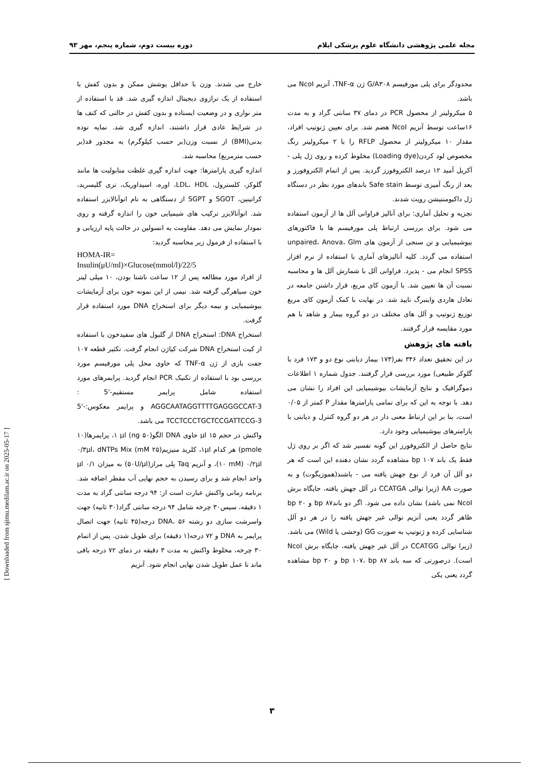مجله علمی پژوهشی دانشگاه علوم پزشکی ایلام دوره بیست دوم، شماره پنجم، مهر ۹۳
خارج می شدند. وزن با حداقل پوشش ممکن و بدون کفش با استفاده از یک ترازوی دیجیتال اندازه گیری شد. قد با استفاده از متر نواری و در وضعیت ایستاده و بدون کفش در حالتی که کتف ها در شرایط عادی قرار داشتند، اندازه گیری شد. نمایه توده بدنی(BMI) از نسبت وزن(بر حسب کیلوگرم) به مجذور قد(بر حسب مترمربع) محاسبه شد.
اندازه گیری پارامترها: جهت اندازه گیری غلظت متابولیت ها مانند گلوکز، کلسترول، LDL، HDL، اوره، اسیداوریک، تری گلیسرید، کراتینین، SGOT و SGPT از دستگاهی به نام اتوآنالایزر استفاده شد. اتوآنالایزر ترکیب های شیمیایی خون را اندازه گرفته و روی نمودار نمایش می دهد. مقاومت به انسولین در حالت پایه ارزیابی و با استفاده از فرمول زیر محاسبه گردید:
HOMA-IR=
Insulin(μU/ml)×Glucose(mmol/l)/22/5
از افراد مورد مطالعه پس از ۱۲ ساعت ناشتا بودن، ۱۰ میلی لیتر خون سیاهرگی گرفته شد. نیمی از این نمونه خون برای آزمایشات بیوشیمیایی و نیمه دیگر برای استخراج DNA مورد استفاده قرار گرفت.
استخراج DNA: استخراج DNA از گلبول های سفیدخون با استفاده از کیت استخراج DNA شرکت کیاژن انجام گرفت. تکثیر قطعه ۱۰۷ جفت بازی از ژن TNF-α که حاوی محل پلی مورفیسم مورد بررسی بود با استفاده از تکنیک PCR انجام گردید. پرایمرهای مورد استفاده شامل پرایمر مستقیم-'5 : AGGCAATAGGTTTTGAGGGCCAT-3 و پرایمر معکوس:-'5 TCCTCCCTGCTCCGATTCCG-3 می باشد.
واکنش در حجم ۱۵ μl حاوی DNA الگو(۵۰ ng) ۱ μl، پرایمرها(۱۰ pmole) هر کدام ۱μl، کلرید منیزیم(۲۵ mM) ۰/۳μl، dNTPs Mix (۱۰ mM) ۰/۲μl، و آنزیم Taq پلی مراز(۵۰U/μl) به میزان ۰/۱ μl واحد انجام شد و برای رسیدن به حجم نهایی آب مقطر اضافه شد. برنامه زمانی واکنش عبارت است از: ۹۴ درجه سانتی گراد به مدت ۱ دقیقه، سپس۳۰ چرخه شامل ۹۴ درجه سانتی گراد(۳۰ ثانیه) جهت واسرشت سازی دو رشته DNA، ۵۶ درجه(۴۵ ثانیه) جهت اتصال پرایمر به DNA و ۷۲ درجه(۱ دقیقه) برای طویل شدن. پس از اتمام ۳۰ چرخه، مخلوط واکنش به مدت ۳ دقیقه در دمای ۷۲ درجه باقی ماند تا عمل طویل شدن نهایی انجام شود. آنزیم
محدودگر برای پلی مورفیسم G/A۳۰۸ ژن TNF-α، آنزیم NcoI می باشد.
۵ میکرولیتر از محصول PCR در دمای ۳۷ سانتی گراد و به مدت ۱۶ساعت توسط آنزیم NcoI هضم شد. برای تعیین ژنوتیپ افراد، مقدار ۱۰ میکرولیتر از محصول RFLP را با ۲ میکرولیتر رنگ مخصوص لود کردن(Loading dye) مخلوط کرده و روی ژل پلی - آکریل آمید ۱۲ درصد الکتروفورز گردید. پس از اتمام الکتروفورز و بعد از رنگ آمیزی توسط Safe stain باندهای مورد نظر در دستگاه ژل داکیومنتیشن رویت شدند.
تجزیه و تحلیل آماری: برای آنالیز فراوانی آلل ها از آزمون استفاده می شود. برای بررسی ارتباط پلی مورفیسم ها با فاکتورهای بیوشیمیایی و تن سنجی از آزمون های unpaired، Anova، Glm استفاده می گردد. کلیه آنالیزهای آماری با استفاده از نرم افزار SPSS انجام می - پذیرد. فراوانی آلل با شمارش آلل ها و محاسبه نسبت آن ها تعیین شد. با آزمون کای مربع، قرار داشتن جامعه در تعادل هاردی واینبرگ تایید شد. در نهایت با کمک آزمون کای مربع توزیع ژنوتیپ و آلل های مختلف در دو گروه بیمار و شاهد با هم مورد مقایسه قرار گرفتند.
یافته های پژوهش
در این تحقیق تعداد ۳۴۶ نفر(۱۷۳ بیمار دیابتی نوع دو و ۱۷۳ فرد با گلوکز طبیعی) مورد بررسی قرار گرفتند. جدول شماره ۱ اطلاعات دموگرافیک و نتایج آزمایشات بیوشیمیایی این افراد را نشان می دهد. با توجه به این که برای تمامی پارامترها مقدار P کمتر از ۰/۰۵ است، بنا بر این ارتباط معنی دار در هر دو گروه کنترل و دیابتی با پارامترهای بیوشیمیایی وجود دارد.
نتایج حاصل از الکتروفورز این گونه تفسیر شد که اگر بر روی ژل فقط یک باند bp ۱۰۷ مشاهده گردد نشان دهنده این است که هر دو آلل آن فرد از نوع جهش یافته می - باشند(هموزیگوت) و به صورت AA (زیرا توالی CCATGA در آلل جهش یافته، جایگاه برش NcoI نمی باشد) نشان داده می شود. اگر دو باندbp ۸۷ و bp ۲۰ ظاهر گردد یعنی آنزیم توالی غیر جهش یافته را در هر دو آلل شناسایی کرده و ژنوتیپ به صورت GG (وحشی یا Wild) می باشد.(زیرا توالی CCATGG در آلل غیر جهش یافته، جایگاه برش NcoI است). درصورتی که سه باند bp ۱۰۷، bp ۸۷ و bp ۲۰ مشاهده گردد یعنی یکی
[ Downloaded from sjimu.medilam.ac.ir on 2025-05-17 ]
۳